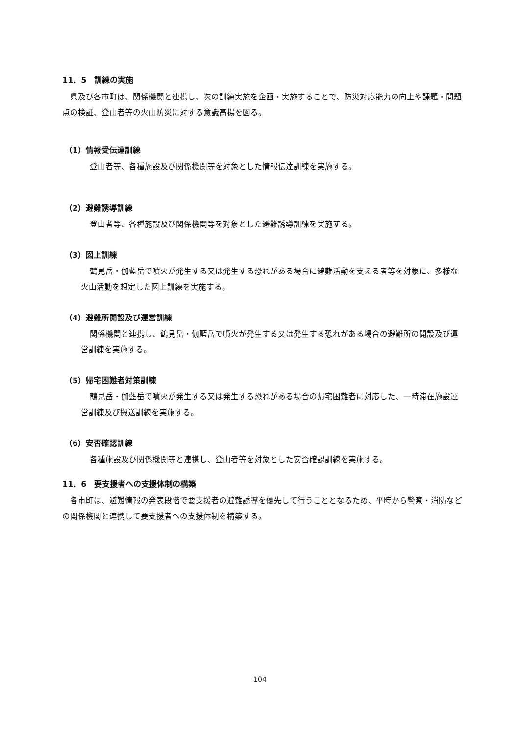11．5　訓練の実施
県及び各市町は、関係機関と連携し、次の訓練実施を企画・実施することで、防災対応能力の向上や課題・問題点の検証、登山者等の火山防災に対する意識高揚を図る。
（1）情報受伝達訓練
登山者等、各種施設及び関係機関等を対象とした情報伝達訓練を実施する。
（2）避難誘導訓練
登山者等、各種施設及び関係機関等を対象とした避難誘導訓練を実施する。
（3）図上訓練
鶴見岳・伽藍岳で噴火が発生する又は発生する恐れがある場合に避難活動を支える者等を対象に、多様な火山活動を想定した図上訓練を実施する。
（4）避難所開設及び運営訓練
関係機関と連携し、鶴見岳・伽藍岳で噴火が発生する又は発生する恐れがある場合の避難所の開設及び運営訓練を実施する。
（5）帰宅困難者対策訓練
鶴見岳・伽藍岳で噴火が発生する又は発生する恐れがある場合の帰宅困難者に対応した、一時滞在施設運営訓練及び搬送訓練を実施する。
（6）安否確認訓練
各種施設及び関係機関等と連携し、登山者等を対象とした安否確認訓練を実施する。
11．6　要支援者への支援体制の構築
各市町は、避難情報の発表段階で要支援者の避難誘導を優先して行うこととなるため、平時から警察・消防などの関係機関と連携して要支援者への支援体制を構築する。
104